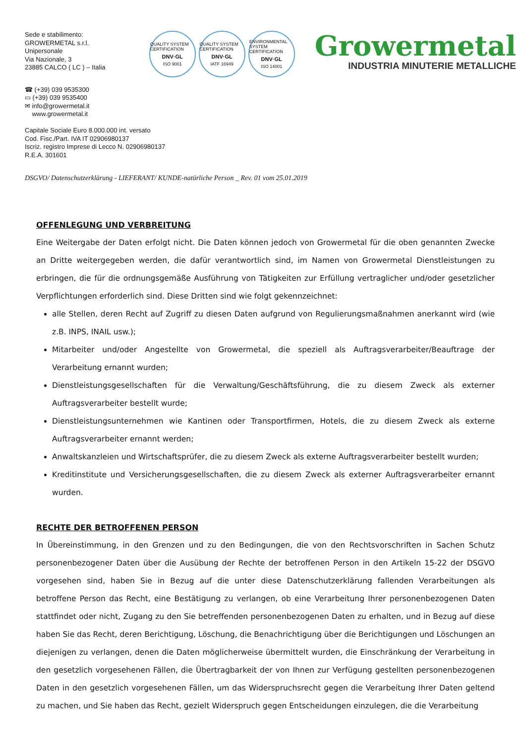Sede e stabilimento:
GROWERMETAL s.r.l.
Unipersonale
Via Nazionale, 3
23885 CALCO ( LC ) – Italia
QUALITY SYSTEM CERTIFICATION
DNV·GL
ISO 9001
QUALITY SYSTEM CERTIFICATION
DNV·GL
IATF 16949
ENVIRONMENTAL SYSTEM CERTIFICATION
DNV·GL
ISO 14001
Growermetal
INDUSTRIA MINUTERIE METALLICHE
☎ (+39) 039 9535300
▭ (+39) 039 9535400
✉ info@growermetal.it
www.growermetal.it
Capitale Sociale Euro 8.000.000 int. versato
Cod. Fisc./Part. IVA IT 02906980137
Iscriz. registro Imprese di Lecco N. 02906980137
R.E.A. 301601
DSGVO/ Datenschutzerklärung - LIEFERANT/ KUNDE-natürliche Person _ Rev. 01 vom 25.01.2019
OFFENLEGUNG UND VERBREITUNG
Eine Weitergabe der Daten erfolgt nicht. Die Daten können jedoch von Growermetal für die oben genannten Zwecke an Dritte weitergegeben werden, die dafür verantwortlich sind, im Namen von Growermetal Dienstleistungen zu erbringen, die für die ordnungsgemäße Ausführung von Tätigkeiten zur Erfüllung vertraglicher und/oder gesetzlicher Verpflichtungen erforderlich sind. Diese Dritten sind wie folgt gekennzeichnet:
alle Stellen, deren Recht auf Zugriff zu diesen Daten aufgrund von Regulierungsmaßnahmen anerkannt wird (wie z.B. INPS, INAIL usw.);
Mitarbeiter und/oder Angestellte von Growermetal, die speziell als Auftragsverarbeiter/Beauftrage der Verarbeitung ernannt wurden;
Dienstleistungsgesellschaften für die Verwaltung/Geschäftsführung, die zu diesem Zweck als externer Auftragsverarbeiter bestellt wurde;
Dienstleistungsunternehmen wie Kantinen oder Transportfirmen, Hotels, die zu diesem Zweck als externe Auftragsverarbeiter ernannt werden;
Anwaltskanzleien und Wirtschaftsprüfer, die zu diesem Zweck als externe Auftragsverarbeiter bestellt wurden;
Kreditinstitute und Versicherungsgesellschaften, die zu diesem Zweck als externer Auftragsverarbeiter ernannt wurden.
RECHTE DER BETROFFENEN PERSON
In Übereinstimmung, in den Grenzen und zu den Bedingungen, die von den Rechtsvorschriften in Sachen Schutz personenbezogener Daten über die Ausübung der Rechte der betroffenen Person in den Artikeln 15-22 der DSGVO vorgesehen sind, haben Sie in Bezug auf die unter diese Datenschutzerklärung fallenden Verarbeitungen als betroffene Person das Recht, eine Bestätigung zu verlangen, ob eine Verarbeitung Ihrer personenbezogenen Daten stattfindet oder nicht, Zugang zu den Sie betreffenden personenbezogenen Daten zu erhalten, und in Bezug auf diese haben Sie das Recht, deren Berichtigung, Löschung, die Benachrichtigung über die Berichtigungen und Löschungen an diejenigen zu verlangen, denen die Daten möglicherweise übermittelt wurden, die Einschränkung der Verarbeitung in den gesetzlich vorgesehenen Fällen, die Übertragbarkeit der von Ihnen zur Verfügung gestellten personenbezogenen Daten in den gesetzlich vorgesehenen Fällen, um das Widerspruchsrecht gegen die Verarbeitung Ihrer Daten geltend zu machen, und Sie haben das Recht, gezielt Widerspruch gegen Entscheidungen einzulegen, die die Verarbeitung